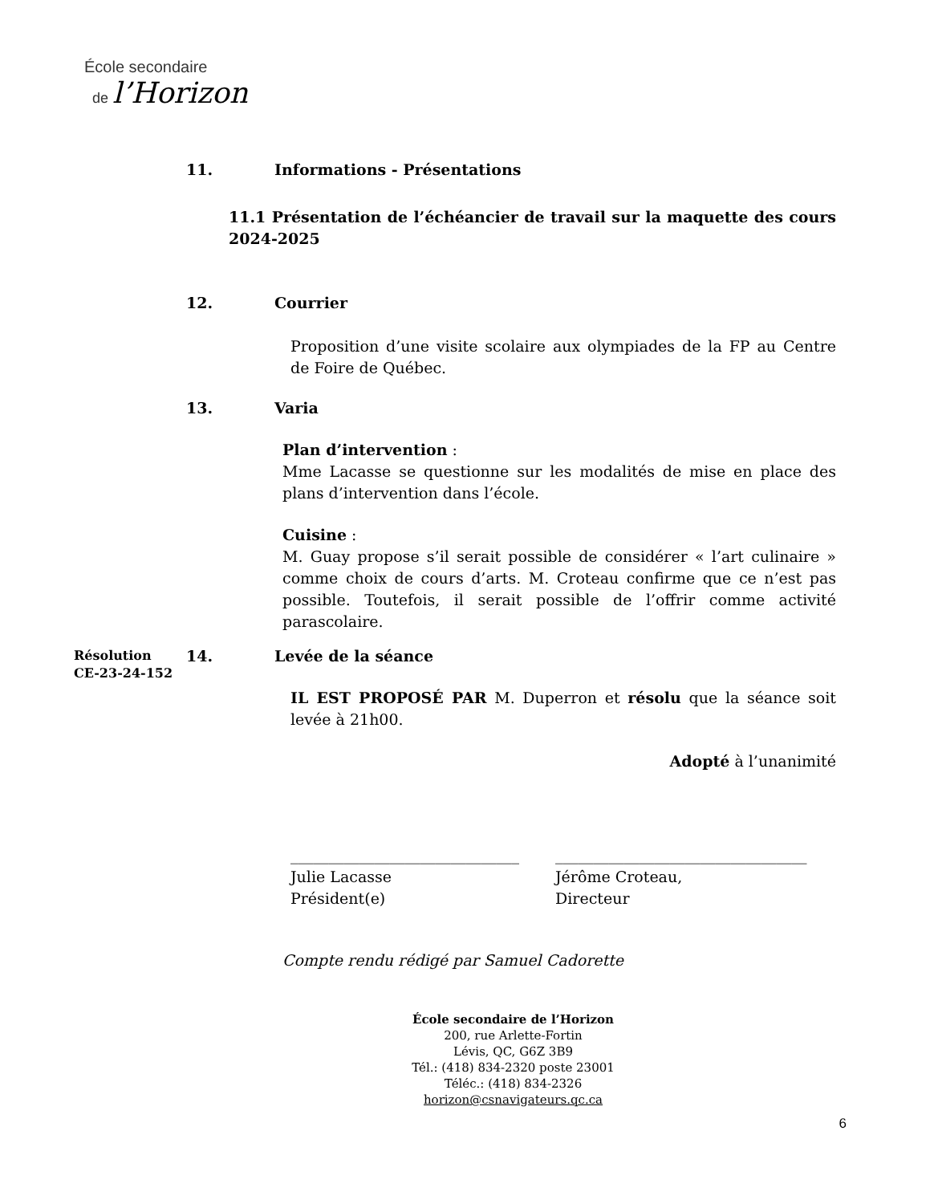École secondaire
de l’Horizon
11. Informations - Présentations
11.1 Présentation de l’échéancier de travail sur la maquette des cours 2024-2025
12. Courrier
Proposition d’une visite scolaire aux olympiades de la FP au Centre de Foire de Québec.
13. Varia
Plan d’intervention :
Mme Lacasse se questionne sur les modalités de mise en place des plans d’intervention dans l’école.
Cuisine :
M. Guay propose s’il serait possible de considérer « l’art culinaire » comme choix de cours d’arts. M. Croteau confirme que ce n’est pas possible. Toutefois, il serait possible de l’offrir comme activité parascolaire.
Résolution
CE-23-24-152
14. Levée de la séance
IL EST PROPOSÉ PAR M. Duperron et résolu que la séance soit levée à 21h00.
Adopté à l’unanimité
______________________________
Julie Lacasse
Président(e)
_________________________________
Jérôme Croteau,
Directeur
Compte rendu rédigé par Samuel Cadorette
École secondaire de l’Horizon
200, rue Arlette-Fortin
Lévis, QC, G6Z 3B9
Tél.: (418) 834-2320 poste 23001
Téléc.: (418) 834-2326
horizon@csnavigateurs.qc.ca
6